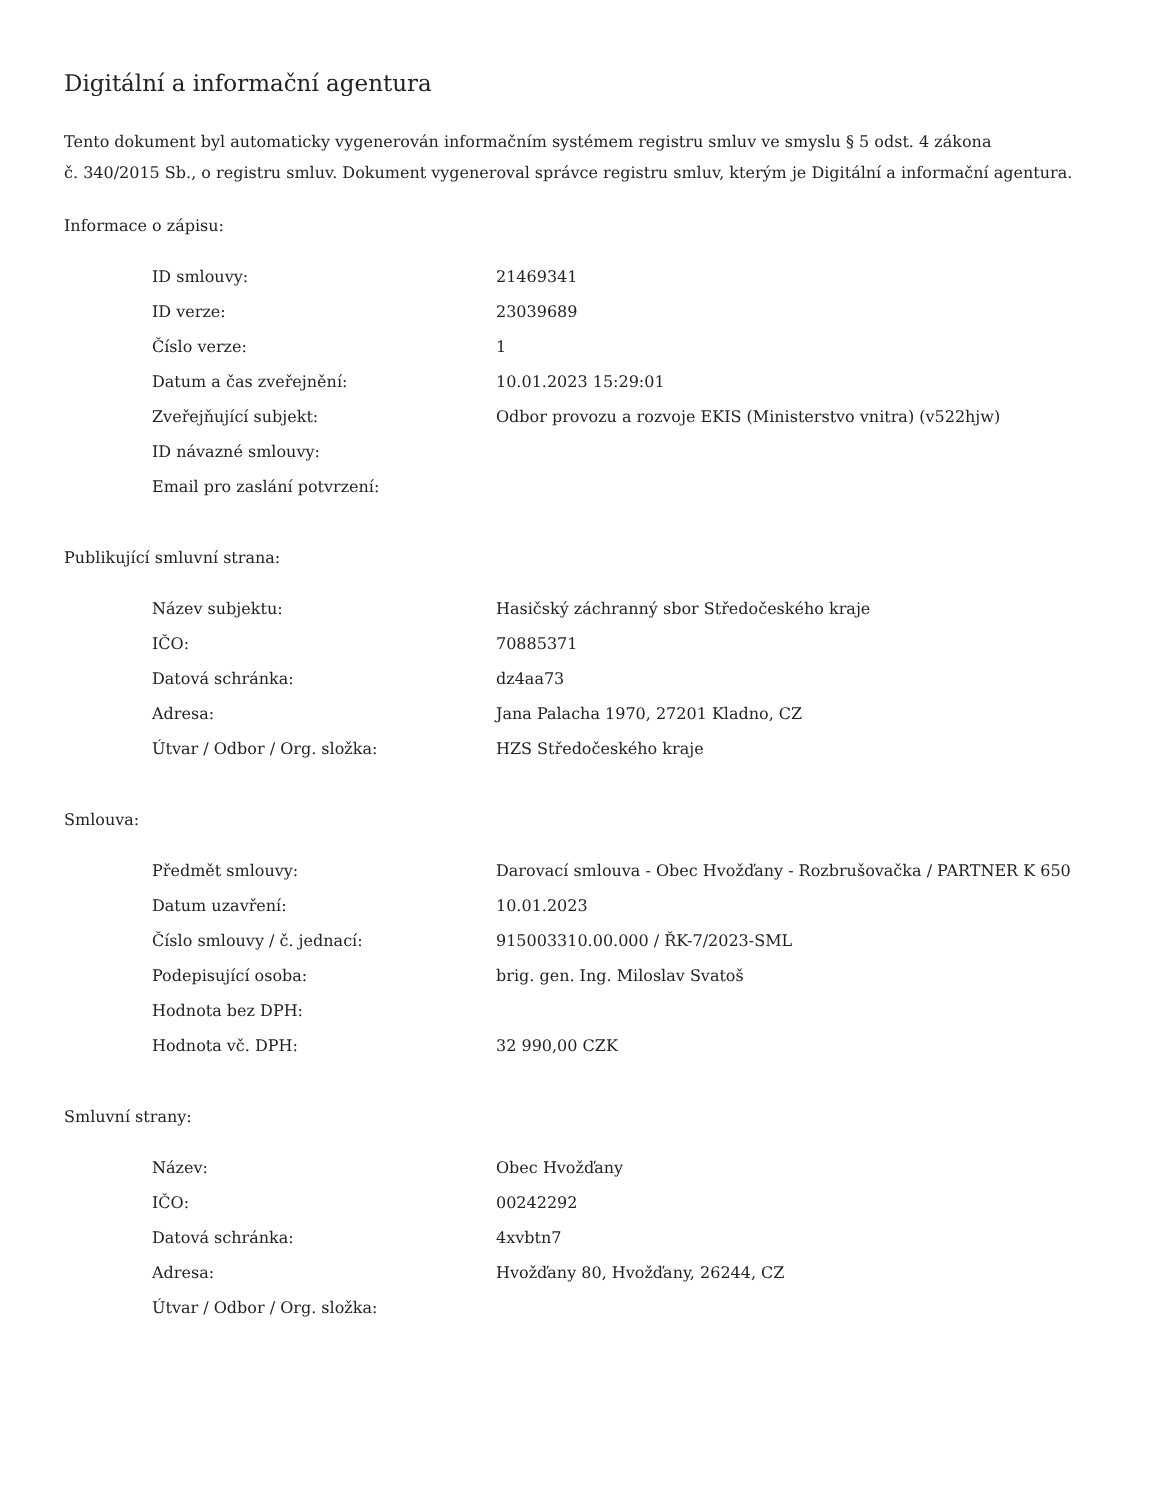Digitální a informační agentura
Tento dokument byl automaticky vygenerován informačním systémem registru smluv ve smyslu § 5 odst. 4 zákona
č. 340/2015 Sb., o registru smluv. Dokument vygeneroval správce registru smluv, kterým je Digitální a informační agentura.
Informace o zápisu:
| ID smlouvy: | 21469341 |
| ID verze: | 23039689 |
| Číslo verze: | 1 |
| Datum a čas zveřejnění: | 10.01.2023 15:29:01 |
| Zveřejňující subjekt: | Odbor provozu a rozvoje EKIS (Ministerstvo vnitra) (v522hjw) |
| ID návazné smlouvy: | |
| Email pro zaslání potvrzení: | |
Publikující smluvní strana:
| Název subjektu: | Hasičský záchranný sbor Středočeského kraje |
| IČO: | 70885371 |
| Datová schránka: | dz4aa73 |
| Adresa: | Jana Palacha 1970, 27201 Kladno, CZ |
| Útvar / Odbor / Org. složka: | HZS Středočeského kraje |
Smlouva:
| Předmět smlouvy: | Darovací smlouva - Obec Hvožďany - Rozbrušovačka / PARTNER K 650 |
| Datum uzavření: | 10.01.2023 |
| Číslo smlouvy / č. jednací: | 915003310.00.000 / ŘK-7/2023-SML |
| Podepisující osoba: | brig. gen. Ing. Miloslav Svatoš |
| Hodnota bez DPH: | |
| Hodnota vč. DPH: | 32 990,00 CZK |
Smluvní strany:
| Název: | Obec Hvožďany |
| IČO: | 00242292 |
| Datová schránka: | 4xvbtn7 |
| Adresa: | Hvožďany 80, Hvožďany, 26244, CZ |
| Útvar / Odbor / Org. složka: | |